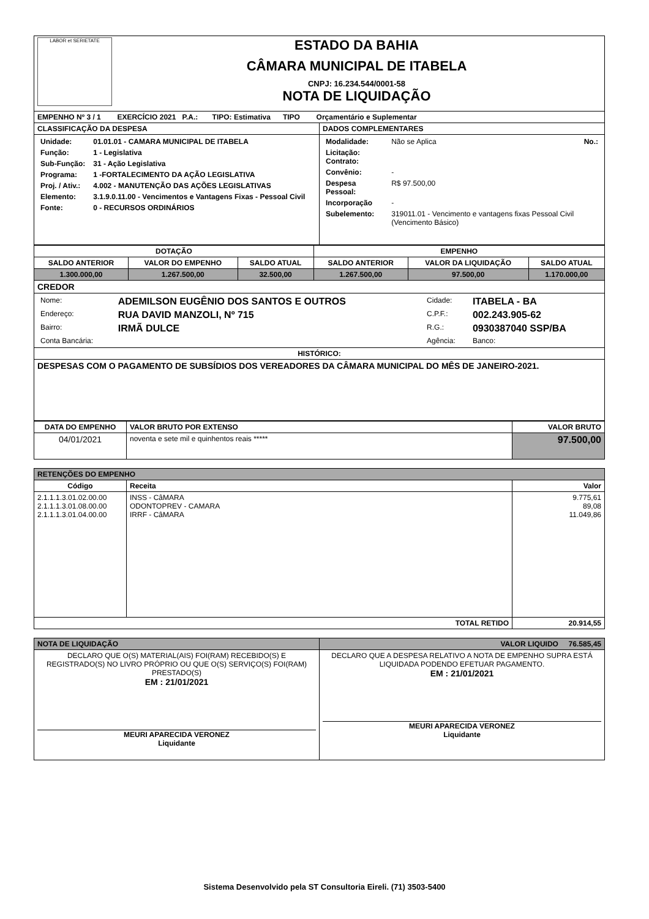| LABOR et SERIETATE ESTADO DA BAHIA CÂMARA MUNICIPAL DE ITABELA CNPJ: 16.234.544/0001-58 NOTA DE LIQUIDAÇÃO | |
| EMPENHO Nº 3 / 1 EXERCÍCIO 2021 P.A.: TIPO: Estimativa TIPO Orçamentário e Suplementar | |
| CLASSIFICAÇÃO DA DESPESA | DADOS COMPLEMENTARES |
| / Unidade: / 01.01.01 - CAMARA MUNICIPAL DE ITABELA / / Função: / 1 - Legislativa / / Sub-Função: / 31 - Ação Legislativa / / Programa: / 1 -FORTALECIMENTO DA AÇÃO LEGISLATIVA / / Proj. / Ativ.: / 4.002 - MANUTENÇÃO DAS AÇÕES LEGISLATIVAS / / Elemento: / 3.1.9.0.11.00 - Vencimentos e Vantagens Fixas - Pessoal Civil / / Fonte: / 0 - RECURSOS ORDINÁRIOS / | / Modalidade: / Não se Aplica No.: / / Licitação: Contrato: / / / Convênio: / - / / Despesa Pessoal: / R$ 97.500,00 / / Incorporação / - / / Subelemento: / 319011.01 - Vencimento e vantagens fixas Pessoal Civil (Vencimento Básico) / |
| DOTAÇÃO | | | EMPENHO | | |
| --- | --- | --- | --- | --- | --- |
| SALDO ANTERIOR | VALOR DO EMPENHO | SALDO ATUAL | SALDO ANTERIOR | VALOR DA LIQUIDAÇÃO | SALDO ATUAL |
| 1.300.000,00 | 1.267.500,00 | 32.500,00 | 1.267.500,00 | 97.500,00 | 1.170.000,00 |
| CREDOR | | | | | |
| / Nome: / ADEMILSON EUGÊNIO DOS SANTOS E OUTROS / Cidade: / ITABELA - BA / / Endereço: / RUA DAVID MANZOLI, Nº 715 / C.P.F.: / 002.243.905-62 / / Bairro: / IRMÃ DULCE / R.G.: / 0930387040 SSP/BA / / Conta Bancária: / / Agência: / Banco: / | | | | | |
| HISTÓRICO: | | | | | |
| DESPESAS COM O PAGAMENTO DE SUBSÍDIOS DOS VEREADORES DA CÂMARA MUNICIPAL DO MÊS DE JANEIRO-2021. | | | | | |
| DATA DO EMPENHO | VALOR BRUTO POR EXTENSO | VALOR BRUTO |
| --- | --- | --- |
| 04/01/2021 | noventa e sete mil e quinhentos reais ***** | 97.500,00 |
| RETENÇÕES DO EMPENHO | | |
| Código | Receita | Valor |
| 2.1.1.1.3.01.02.00.00 2.1.1.1.3.01.08.00.00 2.1.1.1.3.01.04.00.00 | INSS - CâMARA ODONTOPREV - CAMARA IRRF - CâMARA | 9.775,61 89,08 11.049,86 |
| TOTAL RETIDO | | 20.914,55 |
| NOTA DE LIQUIDAÇÃO | VALOR LIQUIDO 76.585,45 |
| DECLARO QUE O(S) MATERIAL(AIS) FOI(RAM) RECEBIDO(S) E REGISTRADO(S) NO LIVRO PRÓPRIO OU QUE O(S) SERVIÇO(S) FOI(RAM) PRESTADO(S) EM : 21/01/2021 MEURI APARECIDA VERONEZ Liquidante | DECLARO QUE A DESPESA RELATIVO A NOTA DE EMPENHO SUPRA ESTÁ LIQUIDADA PODENDO EFETUAR PAGAMENTO. EM : 21/01/2021 MEURI APARECIDA VERONEZ Liquidante |
Sistema Desenvolvido pela ST Consultoria Eireli. (71) 3503-5400